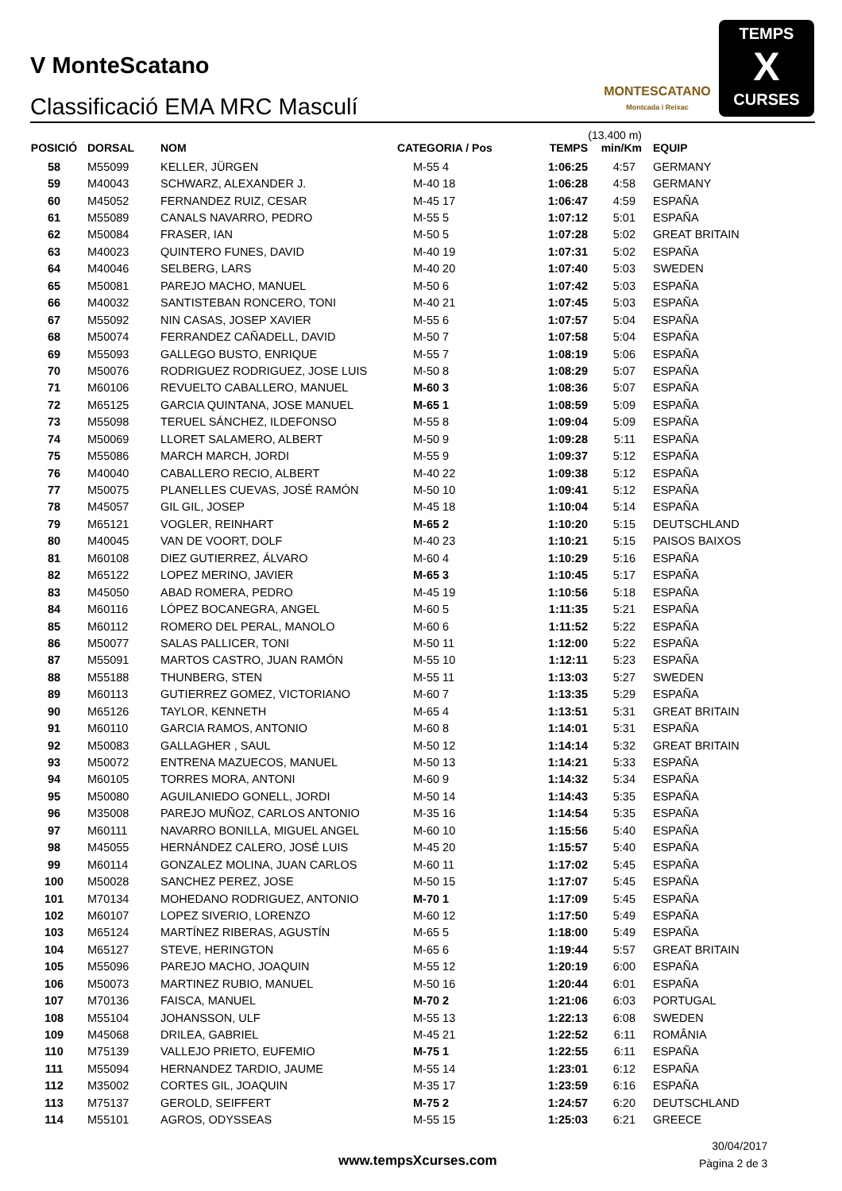V MonteScatano
Classificació EMA MRC Masculí
MONTESCATANO
Montcada i Reixac
TEMPS
X
CURSES
| POSICIÓ | DORSAL | NOM | CATEGORIA / Pos | TEMPS | (13.400 m) min/Km | EQUIP |
| --- | --- | --- | --- | --- | --- | --- |
| 58 | M55099 | KELLER, JÜRGEN | M-55 4 | 1:06:25 | 4:57 | GERMANY |
| 59 | M40043 | SCHWARZ, ALEXANDER J. | M-40 18 | 1:06:28 | 4:58 | GERMANY |
| 60 | M45052 | FERNANDEZ RUIZ, CESAR | M-45 17 | 1:06:47 | 4:59 | ESPAÑA |
| 61 | M55089 | CANALS NAVARRO, PEDRO | M-55 5 | 1:07:12 | 5:01 | ESPAÑA |
| 62 | M50084 | FRASER, IAN | M-50 5 | 1:07:28 | 5:02 | GREAT BRITAIN |
| 63 | M40023 | QUINTERO FUNES, DAVID | M-40 19 | 1:07:31 | 5:02 | ESPAÑA |
| 64 | M40046 | SELBERG, LARS | M-40 20 | 1:07:40 | 5:03 | SWEDEN |
| 65 | M50081 | PAREJO MACHO, MANUEL | M-50 6 | 1:07:42 | 5:03 | ESPAÑA |
| 66 | M40032 | SANTISTEBAN RONCERO, TONI | M-40 21 | 1:07:45 | 5:03 | ESPAÑA |
| 67 | M55092 | NIN CASAS, JOSEP XAVIER | M-55 6 | 1:07:57 | 5:04 | ESPAÑA |
| 68 | M50074 | FERRANDEZ CAÑADELL, DAVID | M-50 7 | 1:07:58 | 5:04 | ESPAÑA |
| 69 | M55093 | GALLEGO BUSTO, ENRIQUE | M-55 7 | 1:08:19 | 5:06 | ESPAÑA |
| 70 | M50076 | RODRIGUEZ RODRIGUEZ, JOSE LUIS | M-50 8 | 1:08:29 | 5:07 | ESPAÑA |
| 71 | M60106 | REVUELTO CABALLERO, MANUEL | M-60 3 | 1:08:36 | 5:07 | ESPAÑA |
| 72 | M65125 | GARCIA QUINTANA, JOSE MANUEL | M-65 1 | 1:08:59 | 5:09 | ESPAÑA |
| 73 | M55098 | TERUEL SÁNCHEZ, ILDEFONSO | M-55 8 | 1:09:04 | 5:09 | ESPAÑA |
| 74 | M50069 | LLORET SALAMERO, ALBERT | M-50 9 | 1:09:28 | 5:11 | ESPAÑA |
| 75 | M55086 | MARCH MARCH, JORDI | M-55 9 | 1:09:37 | 5:12 | ESPAÑA |
| 76 | M40040 | CABALLERO RECIO, ALBERT | M-40 22 | 1:09:38 | 5:12 | ESPAÑA |
| 77 | M50075 | PLANELLES CUEVAS, JOSÉ RAMÓN | M-50 10 | 1:09:41 | 5:12 | ESPAÑA |
| 78 | M45057 | GIL GIL, JOSEP | M-45 18 | 1:10:04 | 5:14 | ESPAÑA |
| 79 | M65121 | VOGLER, REINHART | M-65 2 | 1:10:20 | 5:15 | DEUTSCHLAND |
| 80 | M40045 | VAN DE VOORT, DOLF | M-40 23 | 1:10:21 | 5:15 | PAISOS BAIXOS |
| 81 | M60108 | DIEZ GUTIERREZ, ÁLVARO | M-60 4 | 1:10:29 | 5:16 | ESPAÑA |
| 82 | M65122 | LOPEZ MERINO, JAVIER | M-65 3 | 1:10:45 | 5:17 | ESPAÑA |
| 83 | M45050 | ABAD ROMERA, PEDRO | M-45 19 | 1:10:56 | 5:18 | ESPAÑA |
| 84 | M60116 | LÓPEZ BOCANEGRA, ANGEL | M-60 5 | 1:11:35 | 5:21 | ESPAÑA |
| 85 | M60112 | ROMERO DEL PERAL, MANOLO | M-60 6 | 1:11:52 | 5:22 | ESPAÑA |
| 86 | M50077 | SALAS PALLICER, TONI | M-50 11 | 1:12:00 | 5:22 | ESPAÑA |
| 87 | M55091 | MARTOS CASTRO, JUAN RAMÓN | M-55 10 | 1:12:11 | 5:23 | ESPAÑA |
| 88 | M55188 | THUNBERG, STEN | M-55 11 | 1:13:03 | 5:27 | SWEDEN |
| 89 | M60113 | GUTIERREZ GOMEZ, VICTORIANO | M-60 7 | 1:13:35 | 5:29 | ESPAÑA |
| 90 | M65126 | TAYLOR, KENNETH | M-65 4 | 1:13:51 | 5:31 | GREAT BRITAIN |
| 91 | M60110 | GARCIA RAMOS, ANTONIO | M-60 8 | 1:14:01 | 5:31 | ESPAÑA |
| 92 | M50083 | GALLAGHER , SAUL | M-50 12 | 1:14:14 | 5:32 | GREAT BRITAIN |
| 93 | M50072 | ENTRENA MAZUECOS, MANUEL | M-50 13 | 1:14:21 | 5:33 | ESPAÑA |
| 94 | M60105 | TORRES MORA, ANTONI | M-60 9 | 1:14:32 | 5:34 | ESPAÑA |
| 95 | M50080 | AGUILANIEDO GONELL, JORDI | M-50 14 | 1:14:43 | 5:35 | ESPAÑA |
| 96 | M35008 | PAREJO MUÑOZ, CARLOS ANTONIO | M-35 16 | 1:14:54 | 5:35 | ESPAÑA |
| 97 | M60111 | NAVARRO BONILLA, MIGUEL ANGEL | M-60 10 | 1:15:56 | 5:40 | ESPAÑA |
| 98 | M45055 | HERNÁNDEZ CALERO, JOSÉ LUIS | M-45 20 | 1:15:57 | 5:40 | ESPAÑA |
| 99 | M60114 | GONZALEZ MOLINA, JUAN CARLOS | M-60 11 | 1:17:02 | 5:45 | ESPAÑA |
| 100 | M50028 | SANCHEZ PEREZ, JOSE | M-50 15 | 1:17:07 | 5:45 | ESPAÑA |
| 101 | M70134 | MOHEDANO RODRIGUEZ, ANTONIO | M-70 1 | 1:17:09 | 5:45 | ESPAÑA |
| 102 | M60107 | LOPEZ SIVERIO, LORENZO | M-60 12 | 1:17:50 | 5:49 | ESPAÑA |
| 103 | M65124 | MARTÍNEZ RIBERAS, AGUSTÍN | M-65 5 | 1:18:00 | 5:49 | ESPAÑA |
| 104 | M65127 | STEVE, HERINGTON | M-65 6 | 1:19:44 | 5:57 | GREAT BRITAIN |
| 105 | M55096 | PAREJO MACHO, JOAQUIN | M-55 12 | 1:20:19 | 6:00 | ESPAÑA |
| 106 | M50073 | MARTINEZ RUBIO, MANUEL | M-50 16 | 1:20:44 | 6:01 | ESPAÑA |
| 107 | M70136 | FAISCA, MANUEL | M-70 2 | 1:21:06 | 6:03 | PORTUGAL |
| 108 | M55104 | JOHANSSON, ULF | M-55 13 | 1:22:13 | 6:08 | SWEDEN |
| 109 | M45068 | DRILEA, GABRIEL | M-45 21 | 1:22:52 | 6:11 | ROMÂNIA |
| 110 | M75139 | VALLEJO PRIETO, EUFEMIO | M-75 1 | 1:22:55 | 6:11 | ESPAÑA |
| 111 | M55094 | HERNANDEZ TARDIO, JAUME | M-55 14 | 1:23:01 | 6:12 | ESPAÑA |
| 112 | M35002 | CORTES GIL, JOAQUIN | M-35 17 | 1:23:59 | 6:16 | ESPAÑA |
| 113 | M75137 | GEROLD, SEIFFERT | M-75 2 | 1:24:57 | 6:20 | DEUTSCHLAND |
| 114 | M55101 | AGROS, ODYSSEAS | M-55 15 | 1:25:03 | 6:21 | GREECE |
www.tempsXcurses.com
30/04/2017
Pàgina 2 de 3